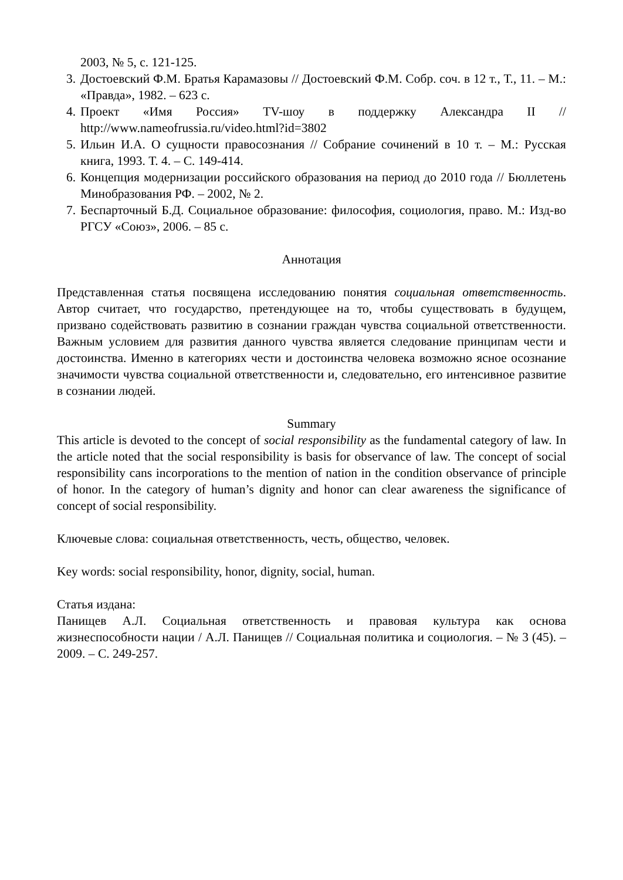2003, № 5, с. 121-125.
3. Достоевский Ф.М. Братья Карамазовы // Достоевский Ф.М. Собр. соч. в 12 т., Т., 11. – М.: «Правда», 1982. – 623 с.
4. Проект «Имя Россия» TV-шоу в поддержку Александра II // http://www.nameofrussia.ru/video.html?id=3802
5. Ильин И.А. О сущности правосознания // Собрание сочинений в 10 т. – М.: Русская книга, 1993. Т. 4. – С. 149-414.
6. Концепция модернизации российского образования на период до 2010 года // Бюллетень Минобразования РФ. – 2002, № 2.
7. Беспарточный Б.Д. Социальное образование: философия, социология, право. М.: Изд-во РГСУ «Союз», 2006. – 85 с.
Аннотация
Представленная статья посвящена исследованию понятия социальная ответственность. Автор считает, что государство, претендующее на то, чтобы существовать в будущем, призвано содействовать развитию в сознании граждан чувства социальной ответственности. Важным условием для развития данного чувства является следование принципам чести и достоинства. Именно в категориях чести и достоинства человека возможно ясное осознание значимости чувства социальной ответственности и, следовательно, его интенсивное развитие в сознании людей.
Summary
This article is devoted to the concept of social responsibility as the fundamental category of law. In the article noted that the social responsibility is basis for observance of law. The concept of social responsibility cans incorporations to the mention of nation in the condition observance of principle of honor. In the category of human’s dignity and honor can clear awareness the significance of concept of social responsibility.
Ключевые слова: социальная ответственность, честь, общество, человек.
Key words: social responsibility, honor, dignity, social, human.
Статья издана:
Панищев А.Л. Социальная ответственность и правовая культура как основа жизнеспособности нации / А.Л. Панищев // Социальная политика и социология. – № 3 (45). – 2009. – С. 249-257.